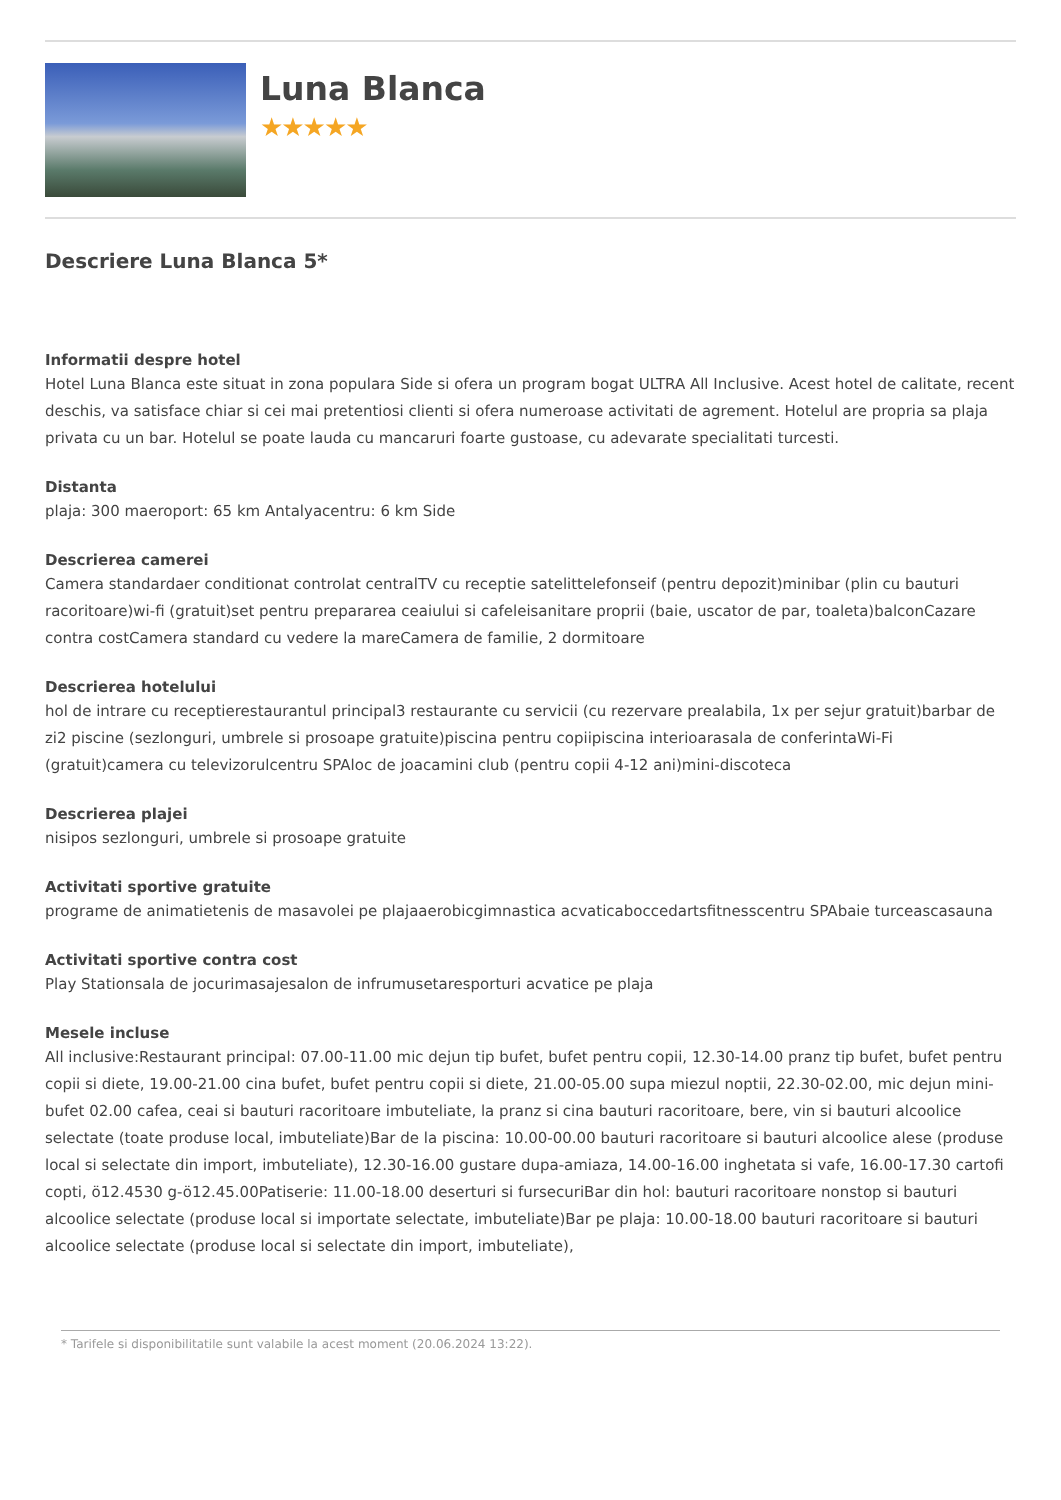Luna Blanca
★★★★★
Descriere Luna Blanca 5*
Informatii despre hotel
Hotel Luna Blanca este situat in zona populara Side si ofera un program bogat ULTRA All Inclusive. Acest hotel de calitate, recent deschis, va satisface chiar si cei mai pretentiosi clienti si ofera numeroase activitati de agrement. Hotelul are propria sa plaja privata cu un bar. Hotelul se poate lauda cu mancaruri foarte gustoase, cu adevarate specialitati turcesti.
Distanta
plaja: 300 maeroport: 65 km Antalyacentru: 6 km Side
Descrierea camerei
Camera standardaer conditionat controlat centralTV cu receptie satelittelefonseif (pentru depozit)minibar (plin cu bauturi racoritoare)wi-fi (gratuit)set pentru prepararea ceaiului si cafeleisanitare proprii (baie, uscator de par, toaleta)balconCazare contra costCamera standard cu vedere la mareCamera de familie, 2 dormitoare
Descrierea hotelului
hol de intrare cu receptierestaurantul principal3 restaurante cu servicii (cu rezervare prealabila, 1x per sejur gratuit)barbar de zi2 piscine (sezlonguri, umbrele si prosoape gratuite)piscina pentru copiipiscina interioarasala de conferintaWi-Fi (gratuit)camera cu televizorulcentru SPAloc de joacamini club (pentru copii 4-12 ani)mini-discoteca
Descrierea plajei
nisipos sezlonguri, umbrele si prosoape gratuite
Activitati sportive gratuite
programe de animatietenis de masavolei pe plajaaerobicgimnastica acvaticaboccedartsfitnesscentru SPAbaie turceascasauna
Activitati sportive contra cost
Play Stationsala de jocurimasajesalon de infrumusetaresporturi acvatice pe plaja
Mesele incluse
All inclusive:Restaurant principal: 07.00-11.00 mic dejun tip bufet, bufet pentru copii, 12.30-14.00 pranz tip bufet, bufet pentru copii si diete, 19.00-21.00 cina bufet, bufet pentru copii si diete, 21.00-05.00 supa miezul noptii, 22.30-02.00, mic dejun mini-bufet 02.00 cafea, ceai si bauturi racoritoare imbuteliate, la pranz si cina bauturi racoritoare, bere, vin si bauturi alcoolice selectate (toate produse local, imbuteliate)Bar de la piscina: 10.00-00.00 bauturi racoritoare si bauturi alcoolice alese (produse local si selectate din import, imbuteliate), 12.30-16.00 gustare dupa-amiaza, 14.00-16.00 inghetata si vafe, 16.00-17.30 cartofi copti, ö12.4530 g-ö12.45.00Patiserie: 11.00-18.00 deserturi si fursecuriBar din hol: bauturi racoritoare nonstop si bauturi alcoolice selectate (produse local si importate selectate, imbuteliate)Bar pe plaja: 10.00-18.00 bauturi racoritoare si bauturi alcoolice selectate (produse local si selectate din import, imbuteliate),
* Tarifele si disponibilitatile sunt valabile la acest moment (20.06.2024 13:22).